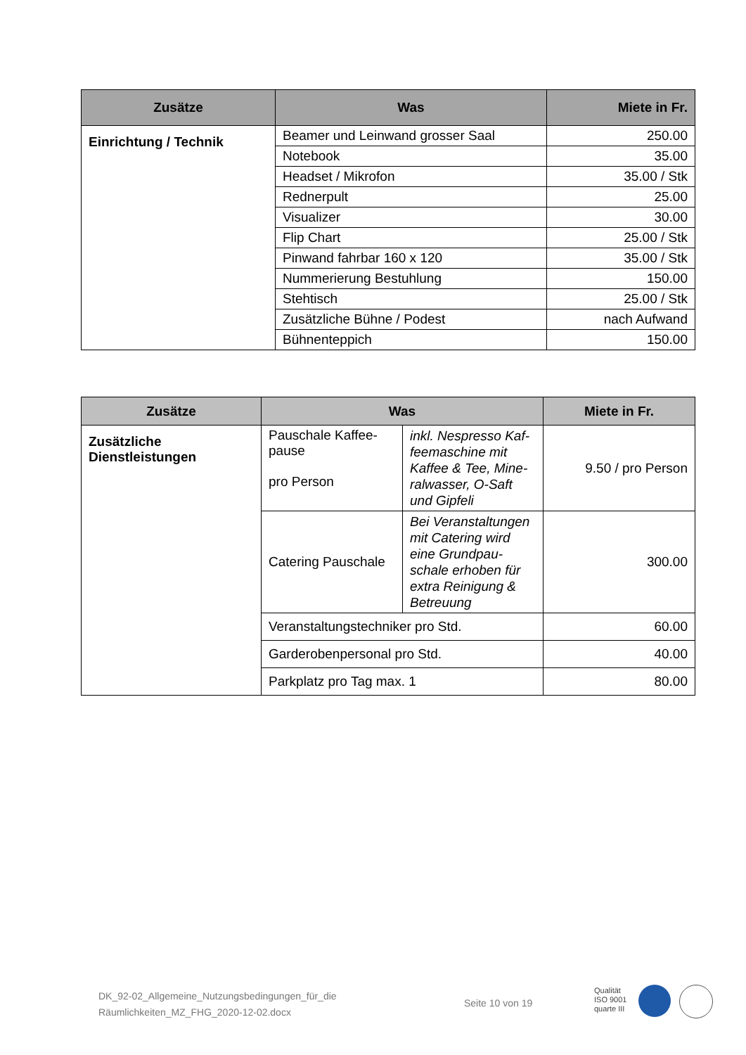| Zusätze | Was | Miete in Fr. |
| --- | --- | --- |
| Einrichtung / Technik | Beamer und Leinwand grosser Saal | 250.00 |
| | Notebook | 35.00 |
| | Headset / Mikrofon | 35.00 / Stk |
| | Rednerpult | 25.00 |
| | Visualizer | 30.00 |
| | Flip Chart | 25.00 / Stk |
| | Pinwand fahrbar 160 x 120 | 35.00 / Stk |
| | Nummerierung Bestuhlung | 150.00 |
| | Stehtisch | 25.00 / Stk |
| | Zusätzliche Bühne / Podest | nach Aufwand |
| | Bühnenteppich | 150.00 |
| Zusätze | Was | | Miete in Fr. |
| --- | --- | --- | --- |
| Zusätzliche Dienstleistungen | Pauschale Kaffee-pause pro Person | inkl. Nespresso Kaf-feemaschine mit Kaffee & Tee, Mine-ralwasser, O-Saft und Gipfeli | 9.50 / pro Person |
| | Catering Pauschale | Bei Veranstaltungen mit Catering wird eine Grundpau-schale erhoben für extra Reinigung & Betreuung | 300.00 |
| | Veranstaltungstechniker pro Std. | | 60.00 |
| | Garderobenpersonal pro Std. | | 40.00 |
| | Parkplatz pro Tag max. 1 | | 80.00 |
DK_92-02_Allgemeine_Nutzungsbedingungen_für_die
Räumlichkeiten_MZ_FHG_2020-12-02.docx
Seite 10 von 19
Qualität
ISO 9001
quarte III